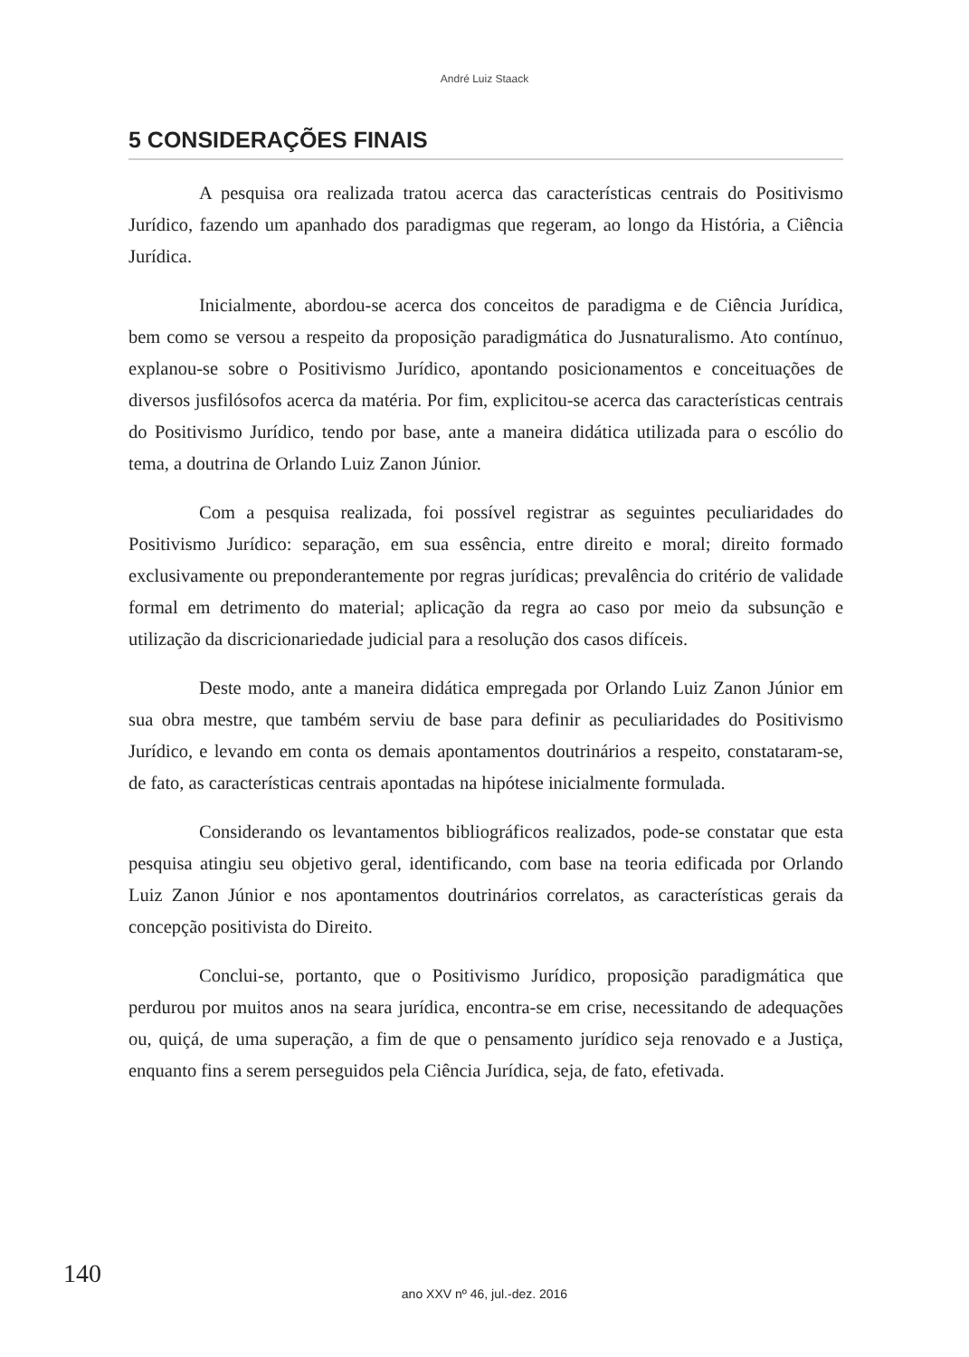André Luiz Staack
5 CONSIDERAÇÕES FINAIS
A pesquisa ora realizada tratou acerca das características centrais do Positivismo Jurídico, fazendo um apanhado dos paradigmas que regeram, ao longo da História, a Ciência Jurídica.
Inicialmente, abordou-se acerca dos conceitos de paradigma e de Ciência Jurídica, bem como se versou a respeito da proposição paradigmática do Jusnaturalismo. Ato contínuo, explanou-se sobre o Positivismo Jurídico, apontando posicionamentos e conceituações de diversos jusfilósofos acerca da matéria. Por fim, explicitou-se acerca das características centrais do Positivismo Jurídico, tendo por base, ante a maneira didática utilizada para o escólio do tema, a doutrina de Orlando Luiz Zanon Júnior.
Com a pesquisa realizada, foi possível registrar as seguintes peculiaridades do Positivismo Jurídico: separação, em sua essência, entre direito e moral; direito formado exclusivamente ou preponderantemente por regras jurídicas; prevalência do critério de validade formal em detrimento do material; aplicação da regra ao caso por meio da subsunção e utilização da discricionariedade judicial para a resolução dos casos difíceis.
Deste modo, ante a maneira didática empregada por Orlando Luiz Zanon Júnior em sua obra mestre, que também serviu de base para definir as peculiaridades do Positivismo Jurídico, e levando em conta os demais apontamentos doutrinários a respeito, constataram-se, de fato, as características centrais apontadas na hipótese inicialmente formulada.
Considerando os levantamentos bibliográficos realizados, pode-se constatar que esta pesquisa atingiu seu objetivo geral, identificando, com base na teoria edificada por Orlando Luiz Zanon Júnior e nos apontamentos doutrinários correlatos, as características gerais da concepção positivista do Direito.
Conclui-se, portanto, que o Positivismo Jurídico, proposição paradigmática que perdurou por muitos anos na seara jurídica, encontra-se em crise, necessitando de adequações ou, quiçá, de uma superação, a fim de que o pensamento jurídico seja renovado e a Justiça, enquanto fins a serem perseguidos pela Ciência Jurídica, seja, de fato, efetivada.
140
ano XXV nº 46, jul.-dez. 2016